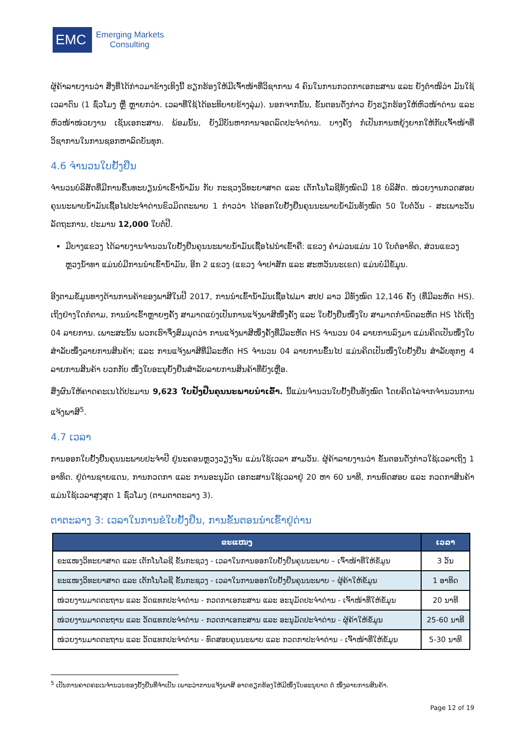EMC
Emerging Markets
Consulting
ຜູ້ຄ້າລາຍງານວ່າ ສິ່ງທີ່ໄດ້ກ່າວມາຂ້າງເທິງນີ້ ຮຽກຮ້ອງໃຫ້ມີເຈົ້າໜ້າທີ່ວິຊາການ 4 ຄົນໃນການກວດກາເອກະສານ ແລະ ຍັງຕຳໜິວ່າ ມັນໃຊ້ເວລາດົນ (1 ຊົ່ວໂມງ ຫຼື ຫຼາຍກວ່າ. ເວລາທີ່ໃຊ້ໄດ້ອະທິບາຍຂ້າງລຸ່ມ). ນອກຈາກນັ້ນ, ຂັ້ນຕອນດັ່ງກ່າວ ຍັງຮຽກຮ້ອງໃຫ້ຫົວໜ້າດ່ານ ແລະ ຫົວໜ້າໜ່ວຍງານ ເຊັນເອກະສານ. ພ້ອມນັ້ນ, ຍັງມີບັນຫາການຈອດລົດປະຈຳດ່ານ. ບາງຄັ້ງ ກໍເປັນການຫຍຸ້ງຍາກໃຫ້ກັບເຈົ້າໜ້າທີ່ວິຊາການໃນການຊອກຫາລົດບັນທຸກ.
4.6 ຈຳນວນໃບຢັ້ງຢືນ
ຈຳນວນບໍລິສັດທີ່ມີການຂຶ້ນທະບຽນນຳເຂົ້ານ້ຳມັນ ກັບ ກະຊວງວິທະຍາສາດ ແລະ ເຕັກໂນໂລຊີທັງໝົດມີ 18 ບໍລິສັດ. ໜ່ວຍງານກວດສອບຄຸນນະພາບນ້ຳມັນເຊື້ອໄຟປະຈຳດ່ານຂົວມິດຕະພາບ 1 ກ່າວວ່າ ໄດ້ອອກໃບຢັ້ງຢືນຄຸນນະພາບນ້ຳມັນທັງໝົດ 50 ໃບຕໍ່ວັນ - ສະເພາະວັນລັດຖະການ, ປະມານ 12,000 ໃບຕໍ່ປີ.
ມີບາງແຂວງ ໄດ້ລາຍງານຈຳນວນໃບຢັ້ງຢືນຄຸນນະພາບນ້ຳມັນເຊື້ອໄຟນຳເຂົ້າຄື: ແຂວງ ຄຳມ່ວນແມ່ນ 10 ໃບຕໍ່ອາທິດ, ສ່ວນແຂວງ ຫຼວງນ້ຳທາ ແມ່ນບໍ່ມີການນຳເຂົ້ານ້ຳມັນ, ອີກ 2 ແຂວງ (ແຂວງ ຈຳປາສັກ ແລະ ສະຫວັນນະເຂດ) ແມ່ນບໍ່ມີຂໍ້ມູນ.
ອີງຕາມຂໍ້ມູນທາງດ້ານການຄ້າຂອງພາສີໃນປີ 2017, ການນຳເຂົ້ານ້ຳມັນເຊື້ອໄຟມາ ສປປ ລາວ ມີທັງໝົດ 12,146 ຄັ້ງ (ທີ່ມີລະຫັດ HS). ເຖິງຢ່າງໃດກໍຕາມ, ການນຳເຂົ້າຫຼາຍໆຄັ້ງ ສາມາດແບ່ງເປັນການແຈ້ງພາສີໜຶ່ງຄັ້ງ ແລະ ໃບຢັ້ງຢືນໜຶ່ງໃບ ສາມາດກຳນົດລະຫັດ HS ໄດ້ເຖິງ 04 ລາຍການ. ເພາະສະນັ້ນ ພວກເຮົາຈຶ່ງສົມມຸດວ່າ ການແຈ້ງພາສີໜຶ່ງຄັ້ງທີ່ມີລະຫັດ HS ຈຳນວນ 04 ລາຍການລົງມາ ແມ່ນຄິດເປັນໜຶ່ງໃບ ສຳລັບໜຶ່ງລາຍການສິນຄ້າ; ແລະ ການແຈ້ງພາສີທີ່ມີລະຫັດ HS ຈຳນວນ 04 ລາຍການຂຶ້ນໄປ ແມ່ນຄິດເປັນໜຶ່ງໃບຢັ້ງຢືນ ສຳລັບທຸກໆ 4 ລາຍການສິນຄ້າ ບວກກັບ ໜຶ່ງໃບອະນຸຍັ້ງຢືນສຳລັບລາຍການສິນຄ້າທີ່ຍັງເຫຼືອ.
ສິ່ງຜົນໃຫ້ຄາດຄະເນໄດ້ປະມານ 9,623 ໃບຢັ້ງຢືນຄຸນນະພາບນຳເຂົ້າ. ນີ້ແມ່ນຈຳນວນໃບຢັ້ງຢືນທັງໝົດ ໂດຍຄິດໄລ່ຈາກຈຳນວນການແຈ້ງພາສີ<sup>5</sup>.
4.7 ເວລາ
ການອອກໃບຢັ້ງຢືນຄຸນນະພາບປະຈຳປີ ຢູ່ນະຄອນຫຼວງວຽງຈັນ ແມ່ນໃຊ້ເວລາ ສາມວັນ. ຜູ້ຄ້າລາຍງານວ່າ ຂັ້ນຕອນດັ່ງກ່າວໃຊ້ເວລາເຖິງ 1 ອາທິດ. ຢູ່ດ່ານຊາຍແດນ, ການກວດກາ ແລະ ການອະນຸມັດ ເອກະສານໃຊ້ເວລາຢູ່ 20 ຫາ 60 ນາທີ, ການທົດສອບ ແລະ ກວດກາສິນຄ້າແມ່ນໃຊ້ເວລາສູງສຸດ 1 ຊົ່ວໂມງ (ຕາມຕາຕະລາງ 3).
ຕາຕະລາງ 3: ເວລາໃນການຂໍໃບຢັ້ງຢືນ, ການຂັ້ນຕອນນຳເຂົ້າຢູ່ດ່ານ
| ຂະແໜງ | ເວລາ |
| --- | --- |
| ຂະແໜງວິທະຍາສາດ ແລະ ເຕັກໂນໂລຊີ ຂັ້ນກະຊວງ - ເວລາໃນການອອກໃບຢັ້ງຢືນຄຸນນະພາບ – ເຈົ້າໜ້າທີ່ໃຫ້ຂໍ້ມູນ | 3 ວັນ |
| ຂະແໜງວິທະຍາສາດ ແລະ ເຕັກໂນໂລຊີ ຂັ້ນກະຊວງ - ເວລາໃນການອອກໃບຢັ້ງຢືນຄຸນນະພາບ – ຜູ້ຄ້າໃຫ້ຂໍ້ມູນ | 1 ອາທິດ |
| ໜ່ວຍງານມາດຕະຖານ ແລະ ວັດແທກປະຈຳດ່ານ - ກວດກາເອກະສານ ແລະ ອະນຸມັດປະຈຳດ່ານ - ເຈົ້າໜ້າທີ່ໃຫ້ຂໍ້ມູນ | 20 ນາທີ |
| ໜ່ວຍງານມາດຕະຖານ ແລະ ວັດແທກປະຈຳດ່ານ - ກວດກາເອກະສານ ແລະ ອະນຸມັດປະຈຳດ່ານ - ຜູ້ຄ້າໃຫ້ຂໍ້ມູນ | 25-60 ນາທີ |
| ໜ່ວຍງານມາດຕະຖານ ແລະ ວັດແທກປະຈຳດ່ານ - ທົດສອບຄຸນນະພາບ ແລະ ກວດກາປະຈຳດ່ານ - ເຈົ້າໜ້າທີ່ໃຫ້ຂໍ້ມູນ | 5-30 ນາທີ |
<sup>5</sup> ເປັນການຄາດຄະເນຈຳນວນຂອງຢັ້ງຢືນທີ່ຈຳເປັນ ເພາະວ່າການແຈ້ງພາສີ ອາດຮຽກຮ້ອງໃຫ້ມີໜຶ່ງໃບອະນຸຍາດ ຕໍ່ ໜຶ່ງລາຍການສິນຄ້າ.
Page 12 of 19